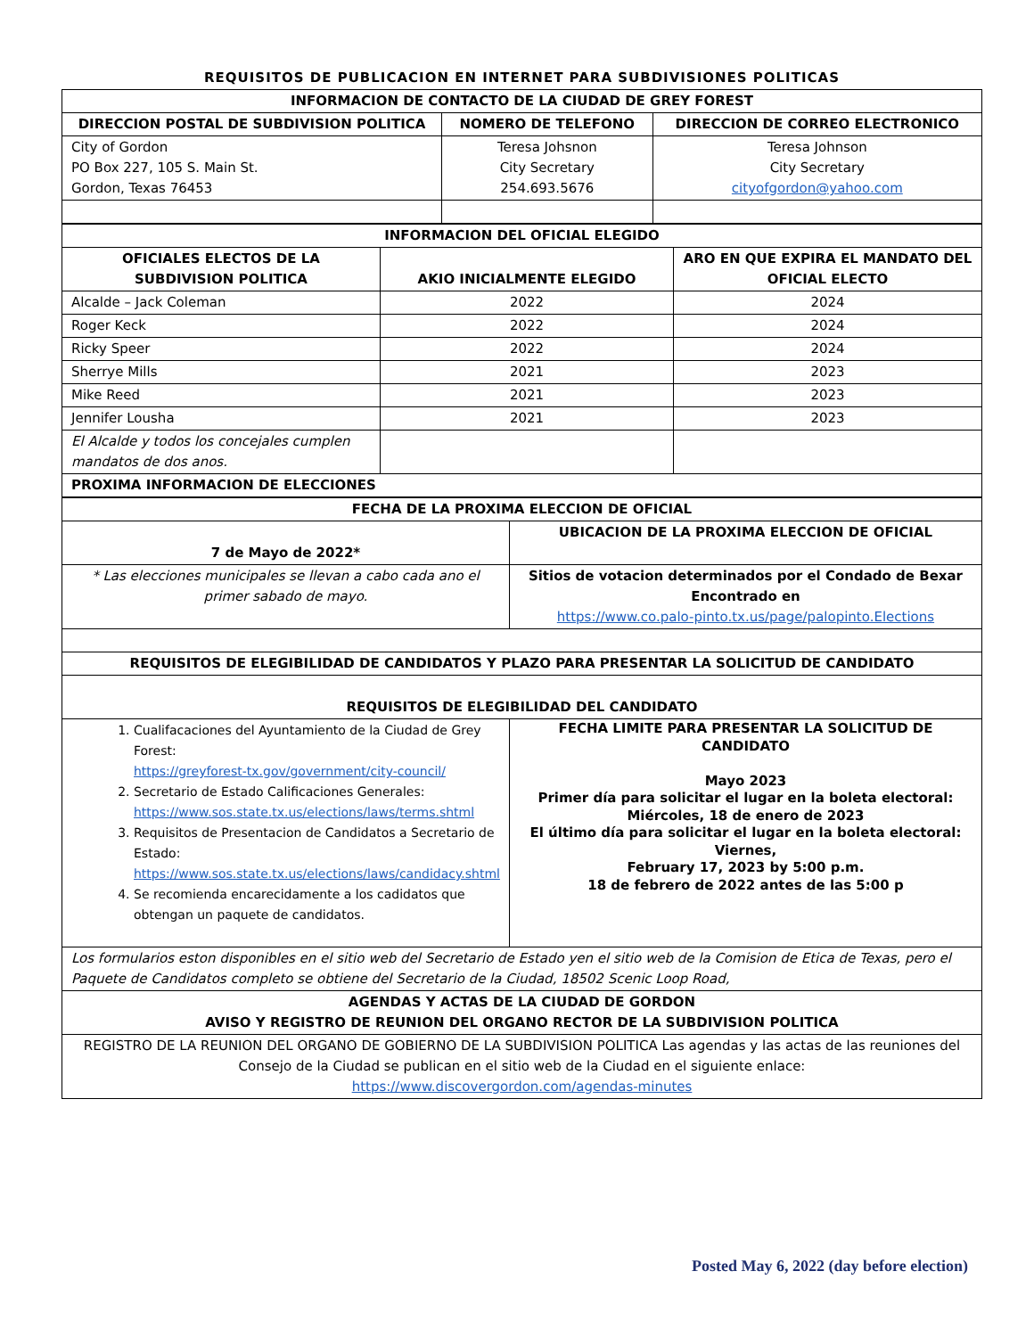REQUISITOS DE PUBLICACION EN INTERNET PARA SUBDIVISIONES POLITICAS
| INFORMACION DE CONTACTO DE LA CIUDAD DE GREY FOREST | | |
| --- | --- | --- |
| DIRECCION POSTAL DE SUBDIVISION POLITICA | NOMERO DE TELEFONO | DIRECCION DE CORREO ELECTRONICO |
| City of Gordon PO Box 227, 105 S. Main St. Gordon, Texas 76453 | Teresa Johsnon City Secretary 254.693.5676 | Teresa Johnson City Secretary cityofgordon@yahoo.com |
| INFORMACION DEL OFICIAL ELEGIDO | | |
| --- | --- | --- |
| OFICIALES ELECTOS DE LA SUBDIVISION POLITICA | AKIO INICIALMENTE ELEGIDO | ARO EN QUE EXPIRA EL MANDATO DEL OFICIAL ELECTO |
| Alcalde – Jack Coleman | 2022 | 2024 |
| Roger Keck | 2022 | 2024 |
| Ricky Speer | 2022 | 2024 |
| Sherrye Mills | 2021 | 2023 |
| Mike Reed | 2021 | 2023 |
| Jennifer Lousha | 2021 | 2023 |
| El Alcalde y todos los concejales cumplen mandatos de dos anos. | | |
| PROXIMA INFORMACION DE ELECCIONES | | |
| FECHA DE LA PROXIMA ELECCION DE OFICIAL | |
| --- | --- |
| 7 de Mayo de 2022* | UBICACION DE LA PROXIMA ELECCION DE OFICIAL |
| * Las elecciones municipales se llevan a cabo cada ano el primer sabado de mayo. | Sitios de votacion determinados por el Condado de Bexar Encontrado en https://www.co.palo-pinto.tx.us/page/palopinto.Elections |
| REQUISITOS DE ELEGIBILIDAD DE CANDIDATOS Y PLAZO PARA PRESENTAR LA SOLICITUD DE CANDIDATO | |
| REQUISITOS DE ELEGIBILIDAD DEL CANDIDATO | |
| 1. Cualifacaciones del Ayuntamiento de la Ciudad de Grey Forest: https://greyforest-tx.gov/government/city-council/ 2. Secretario de Estado Calificaciones Generales: https://www.sos.state.tx.us/elections/laws/terms.shtml 3. Requisitos de Presentacion de Candidatos a Secretario de Estado: https://www.sos.state.tx.us/elections/laws/candidacy.shtml 4. Se recomienda encarecidamente a los cadidatos que obtengan un paquete de candidatos. | FECHA LIMITE PARA PRESENTAR LA SOLICITUD DE CANDIDATO Mayo 2023 Primer día para solicitar el lugar en la boleta electoral: Miércoles, 18 de enero de 2023 El último día para solicitar el lugar en la boleta electoral: Viernes, February 17, 2023 by 5:00 p.m. 18 de febrero de 2022 antes de las 5:00 p |
| Los formularios eston disponibles en el sitio web del Secretario de Estado yen el sitio web de la Comision de Etica de Texas, pero el Paquete de Candidatos completo se obtiene del Secretario de la Ciudad, 18502 Scenic Loop Road, | |
| AGENDAS Y ACTAS DE LA CIUDAD DE GORDON AVISO Y REGISTRO DE REUNION DEL ORGANO RECTOR DE LA SUBDIVISION POLITICA | |
| REGISTRO DE LA REUNION DEL ORGANO DE GOBIERNO DE LA SUBDIVISION POLITICA Las agendas y las actas de las reuniones del Consejo de la Ciudad se publican en el sitio web de la Ciudad en el siguiente enlace: https://www.discovergordon.com/agendas-minutes | |
Posted May 6, 2022 (day before election)